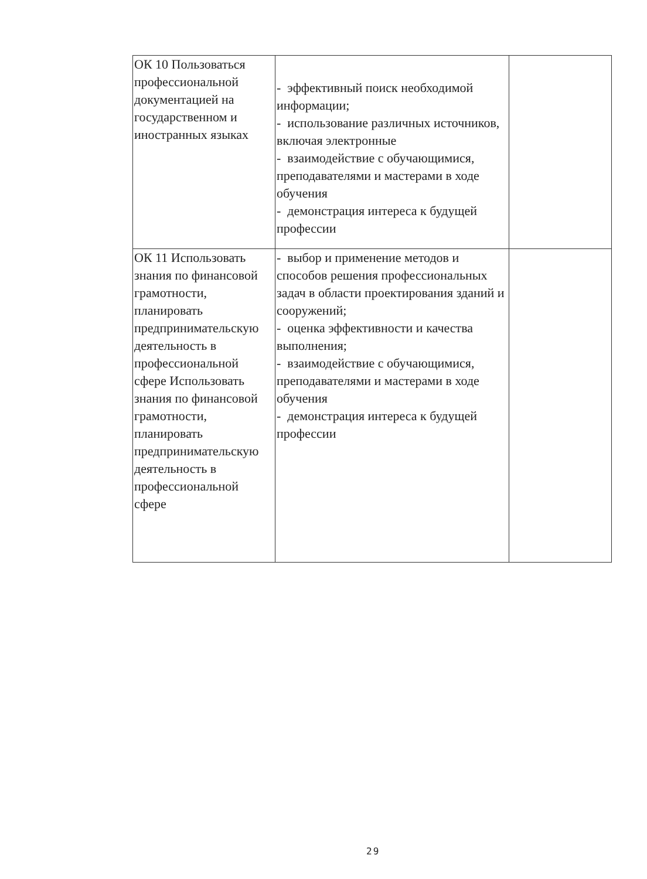| ОК 10 Пользоваться профессиональной документацией на государственном и иностранных языках | - эффективный поиск необходимой информации; - использование различных источников, включая электронные - взаимодействие с обучающимися, преподавателями и мастерами в ходе обучения - демонстрация интереса к будущей профессии | |
| ОК 11 Использовать знания по финансовой грамотности, планировать предпринимательскую деятельность в профессиональной сфере Использовать знания по финансовой грамотности, планировать предпринимательскую деятельность в профессиональной сфере | - выбор и применение методов и способов решения профессиональных задач в области проектирования зданий и сооружений; - оценка эффективности и качества выполнения; - взаимодействие с обучающимися, преподавателями и мастерами в ходе обучения - демонстрация интереса к будущей профессии | |
29